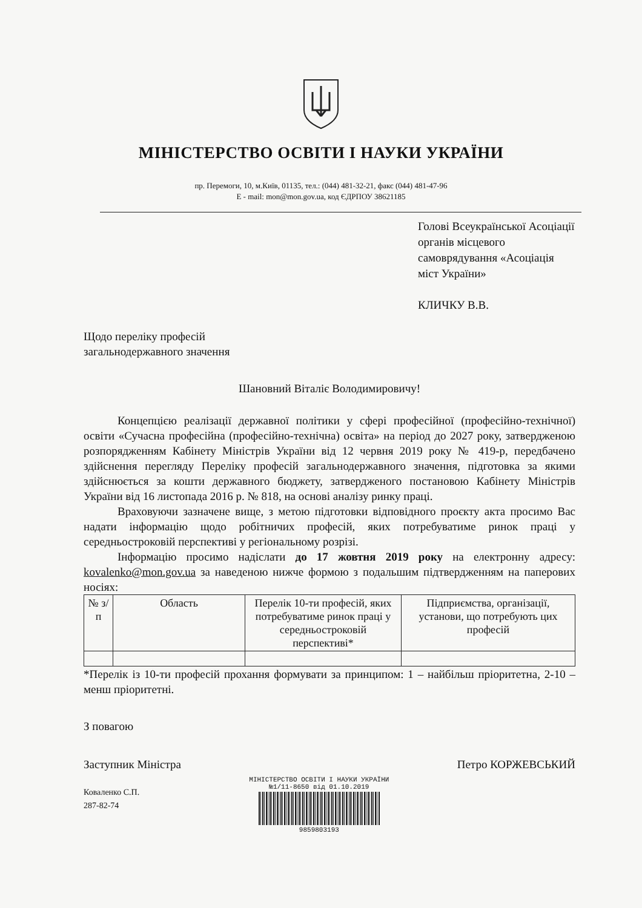МІНІСТЕРСТВО ОСВІТИ І НАУКИ УКРАЇНИ
пр. Перемоги, 10, м.Київ, 01135, тел.: (044) 481-32-21, факс (044) 481-47-96
E - mail: mon@mon.gov.ua, код ЄДРПОУ 38621185
Голові Всеукраїнської Асоціації органів місцевого самоврядування «Асоціація міст України»
КЛИЧКУ В.В.
Щодо переліку професій
загальнодержавного значення
Шановний Віталіє Володимировичу!
Концепцією реалізації державної політики у сфері професійної (професійно-технічної) освіти «Сучасна професійна (професійно-технічна) освіта» на період до 2027 року, затвердженою розпорядженням Кабінету Міністрів України від 12 червня 2019 року № 419-р, передбачено здійснення перегляду Переліку професій загальнодержавного значення, підготовка за якими здійснюється за кошти державного бюджету, затвердженого постановою Кабінету Міністрів України від 16 листопада 2016 р. № 818, на основі аналізу ринку праці.
Враховуючи зазначене вище, з метою підготовки відповідного проєкту акта просимо Вас надати інформацію щодо робітничих професій, яких потребуватиме ринок праці у середньостроковій перспективі у регіональному розрізі.
Інформацію просимо надіслати до 17 жовтня 2019 року на електронну адресу: kovalenko@mon.gov.ua за наведеною нижче формою з подальшим підтвердженням на паперових носіях:
| № з/п | Область | Перелік 10-ти професій, яких потребуватиме ринок праці у середньостроковій перспективі* | Підприємства, організації, установи, що потребують цих професій |
| --- | --- | --- | --- |
*Перелік із 10-ти професій прохання формувати за принципом: 1 – найбільш пріоритетна, 2-10 – менш пріоритетні.
З повагою
Заступник Міністра
Коваленко С.П.
287-82-74
МІНІСТЕРСТВО ОСВІТИ І НАУКИ УКРАЇНИ
№1/11-8650 від 01.10.2019
9859803193
Петро КОРЖЕВСЬКИЙ